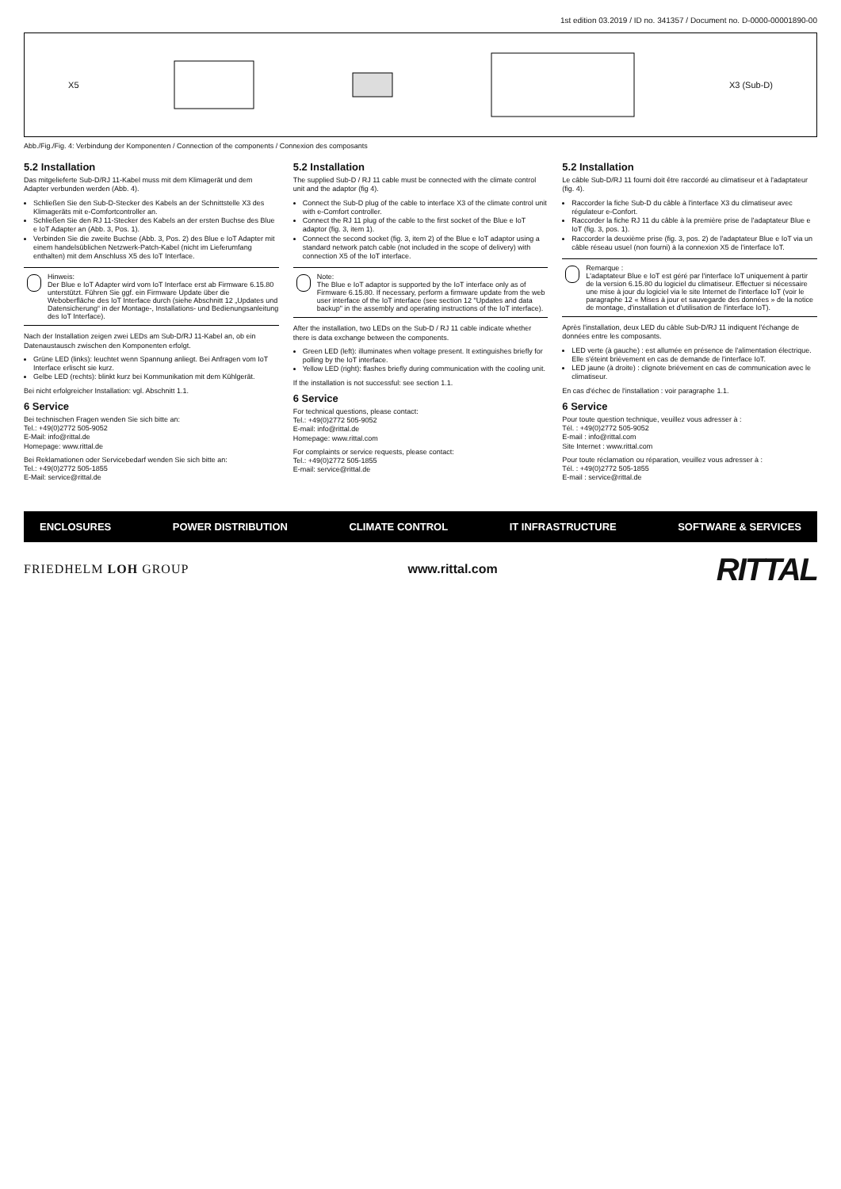1st edition 03.2019 / ID no. 341357 / Document no. D-0000-00001890-00
X5 X3 (Sub-D)
Abb./Fig./Fig. 4: Verbindung der Komponenten / Connection of the components / Connexion des composants
5.2 Installation
Das mitgelieferte Sub-D/RJ 11-Kabel muss mit dem Klimagerät und dem Adapter verbunden werden (Abb. 4).
Schließen Sie den Sub-D-Stecker des Kabels an der Schnittstelle X3 des Klimageräts mit e-Comfortcontroller an.
Schließen Sie den RJ 11-Stecker des Kabels an der ersten Buchse des Blue e IoT Adapter an (Abb. 3, Pos. 1).
Verbinden Sie die zweite Buchse (Abb. 3, Pos. 2) des Blue e IoT Adapter mit einem handelsüblichen Netzwerk-Patch-Kabel (nicht im Lieferumfang enthalten) mit dem Anschluss X5 des IoT Interface.
Hinweis:
Der Blue e IoT Adapter wird vom IoT Interface erst ab Firmware 6.15.80 unterstützt. Führen Sie ggf. ein Firmware Update über die Weboberfläche des IoT Interface durch (siehe Abschnitt 12 „Updates und Datensicherung“ in der Montage-, Installations- und Bedienungsanleitung des IoT Interface).
Nach der Installation zeigen zwei LEDs am Sub-D/RJ 11-Kabel an, ob ein Datenaustausch zwischen den Komponenten erfolgt.
Grüne LED (links): leuchtet wenn Spannung anliegt. Bei Anfragen vom IoT Interface erlischt sie kurz.
Gelbe LED (rechts): blinkt kurz bei Kommunikation mit dem Kühlgerät.
Bei nicht erfolgreicher Installation: vgl. Abschnitt 1.1.
6 Service
Bei technischen Fragen wenden Sie sich bitte an:
Tel.: +49(0)2772 505-9052
E-Mail: info@rittal.de
Homepage: www.rittal.de
Bei Reklamationen oder Servicebedarf wenden Sie sich bitte an:
Tel.: +49(0)2772 505-1855
E-Mail: service@rittal.de
5.2 Installation
The supplied Sub-D / RJ 11 cable must be connected with the climate control unit and the adaptor (fig 4).
Connect the Sub-D plug of the cable to interface X3 of the climate control unit with e-Comfort controller.
Connect the RJ 11 plug of the cable to the first socket of the Blue e IoT adaptor (fig. 3, item 1).
Connect the second socket (fig. 3, item 2) of the Blue e IoT adaptor using a standard network patch cable (not included in the scope of delivery) with connection X5 of the IoT interface.
Note:
The Blue e IoT adaptor is supported by the IoT interface only as of Firmware 6.15.80. If necessary, perform a firmware update from the web user interface of the IoT interface (see section 12 "Updates and data backup" in the assembly and operating instructions of the IoT interface).
After the installation, two LEDs on the Sub-D / RJ 11 cable indicate whether there is data exchange between the components.
Green LED (left): illuminates when voltage present. It extinguishes briefly for polling by the IoT interface.
Yellow LED (right): flashes briefly during communication with the cooling unit.
If the installation is not successful: see section 1.1.
6 Service
For technical questions, please contact:
Tel.: +49(0)2772 505-9052
E-mail: info@rittal.de
Homepage: www.rittal.com
For complaints or service requests, please contact:
Tel.: +49(0)2772 505-1855
E-mail: service@rittal.de
5.2 Installation
Le câble Sub-D/RJ 11 fourni doit être raccordé au climatiseur et à l'adaptateur (fig. 4).
Raccorder la fiche Sub-D du câble à l'interface X3 du climatiseur avec régulateur e-Confort.
Raccorder la fiche RJ 11 du câble à la première prise de l'adaptateur Blue e IoT (fig. 3, pos. 1).
Raccorder la deuxième prise (fig. 3, pos. 2) de l'adaptateur Blue e IoT via un câble réseau usuel (non fourni) à la connexion X5 de l'interface IoT.
Remarque :
L'adaptateur Blue e IoT est géré par l'interface IoT uniquement à partir de la version 6.15.80 du logiciel du climatiseur. Effectuer si nécessaire une mise à jour du logiciel via le site Internet de l'interface IoT (voir le paragraphe 12 « Mises à jour et sauvegarde des données » de la notice de montage, d'installation et d'utilisation de l'interface IoT).
Après l'installation, deux LED du câble Sub-D/RJ 11 indiquent l'échange de données entre les composants.
LED verte (à gauche) : est allumée en présence de l'alimentation électrique. Elle s'éteint brièvement en cas de demande de l'interface IoT.
LED jaune (à droite) : clignote brièvement en cas de communication avec le climatiseur.
En cas d'échec de l'installation : voir paragraphe 1.1.
6 Service
Pour toute question technique, veuillez vous adresser à :
Tél. : +49(0)2772 505-9052
E-mail : info@rittal.com
Site Internet : www.rittal.com
Pour toute réclamation ou réparation, veuillez vous adresser à :
Tél. : +49(0)2772 505-1855
E-mail : service@rittal.de
ENCLOSURES POWER DISTRIBUTION CLIMATE CONTROL IT INFRASTRUCTURE SOFTWARE & SERVICES
FRIEDHELM LOH GROUP www.rittal.com RITTAL